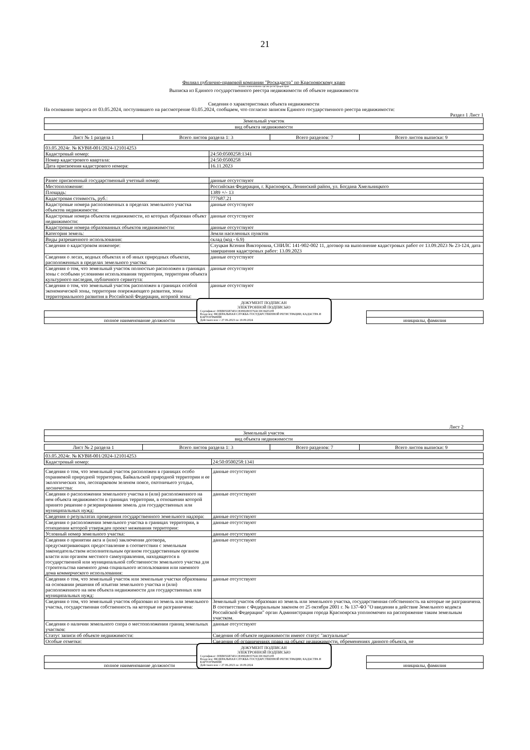21
Филиал публично-правовой компании "Роскадастр" по Красноярскому краю
полное наименование органа регистрации прав
Выписка из Единого государственного реестра недвижимости об объекте недвижимости
Сведения о характеристиках объекта недвижимости
На основании запроса от 03.05.2024, поступившего на рассмотрение 03.05.2024, сообщаем, что согласно записям Единого государственного реестра недвижимости:
Раздел 1 Лист 1
| Земельный участок |
| вид объекта недвижимости |
| Лист № 1 раздела 1 | Всего листов раздела 1: 3 | Всего разделов: 7 | Всего листов выписки: 9 |
| 03.05.2024г. № КУВИ-001/2024-121014253 | |
| Кадастровый номер: | 24:50:0500258:1341 |
| Номер кадастрового квартала: | 24:50:0500258 |
| Дата присвоения кадастрового номера: | 16.11.2023 |
| Ранее присвоенный государственный учетный номер: | данные отсутствуют |
| Местоположение: | Российская Федерация, г. Красноярск, Ленинский район, ул. Богдана Хмельницкого |
| Площадь: | 1389 +/- 13 |
| Кадастровая стоимость, руб.: | 777687.21 |
| Кадастровые номера расположенных в пределах земельного участка объектов недвижимости: | данные отсутствуют |
| Кадастровые номера объектов недвижимости, из которых образован объект недвижимости: | данные отсутствуют |
| Кадастровые номера образованных объектов недвижимости: | данные отсутствуют |
| Категория земель: | Земли населенных пунктов |
| Виды разрешенного использования: | склад (код - 6.9) |
| Сведения о кадастровом инженере: | Слуцкая Ксения Викторовна, СНИЛС 141-902-002 11, договор на выполнение кадастровых работ от 13.09.2023 № 23-124, дата завершения кадастровых работ: 13.09.2023 |
| Сведения о лесах, водных объектах и об иных природных объектах, расположенных в пределах земельного участка: | данные отсутствуют |
| Сведения о том, что земельный участок полностью расположен в границах зоны с особыми условиями использования территории, территории объекта культурного наследия, публичного сервитута: | данные отсутствуют |
| Сведения о том, что земельный участок расположен в границах особой экономической зоны, территории опережающего развития, зоны территориального развития в Российской Федерации, игорной зоны: | данные отсутствуют |
| полное наименование должности | | инициалы, фамилия |
ДОКУМЕНТ ПОДПИСАН
ЭЛЕКТРОННОЙ ПОДПИСЬЮ
Сертификат: 00BB056B7401CB38D2B3576ACDC8425108
Владелец: ФЕДЕРАЛЬНАЯ СЛУЖБА ГОСУДАРСТВЕННОЙ РЕГИСТРАЦИИ, КАДАСТРА И КАРТОГРАФИИ
Действителен: с 27.06.2023 по 19.09.2024
Лист 2
| Земельный участок |
| вид объекта недвижимости |
| Лист № 2 раздела 1 | Всего листов раздела 1: 3 | Всего разделов: 7 | Всего листов выписки: 9 |
| 03.05.2024г. № КУВИ-001/2024-121014253 | |
| Кадастровый номер: | 24:50:0500258:1341 |
| Сведения о том, что земельный участок расположен в границах особо охраняемой природной территории, Байкальской природной территории и ее экологических зон, лесопарковом зеленом поясе, охотничьего угодья, лесничества: | данные отсутствуют |
| Сведения о расположении земельного участка и (или) расположенного на нем объекта недвижимости в границах территории, в отношении которой принято решение о резервировании земель для государственных или муниципальных нужд: | данные отсутствуют |
| Сведения о результатах проведения государственного земельного надзора: | данные отсутствуют |
| Сведения о расположении земельного участка в границах территории, в отношении которой утвержден проект межевания территории: | данные отсутствуют |
| Условный номер земельного участка: | данные отсутствуют |
| Сведения о принятии акта и (или) заключении договора, предусматривающих предоставление в соответствии с земельным законодательством исполнительным органом государственным органом власти или органом местного самоуправления, находящегося в государственной или муниципальной собственности земельного участка для строительства наемного дома социального использования или наемного дома коммерческого использования: | данные отсутствуют |
| Сведения о том, что земельный участок или земельные участки образованы на основании решения об изъятии земельного участка и (или) расположенного на нем объекта недвижимости для государственных или муниципальных нужд: | данные отсутствуют |
| Сведения о том, что земельный участок образован из земель или земельного участка, государственная собственность на которые не разграничена: | Земельный участок образован из земель или земельного участка, государственная собственность на которые не разграничена. В соответствии с Федеральным законом от 25 октября 2001 г. № 137-ФЗ "О введении в действие Земельного кодекса Российской Федерации" орган Администрация города Красноярска уполномочен на распоряжение таким земельным участком. |
| Сведения о наличии земельного спора о местоположении границ земельных участков: | данные отсутствуют |
| Статус записи об объекте недвижимости: | Сведения об объекте недвижимости имеют статус "актуальные" |
| Особые отметки: | Сведения об ограничениях права на объект недвижимости, обременениях данного объекта, не |
| полное наименование должности | | инициалы, фамилия |
ДОКУМЕНТ ПОДПИСАН
ЭЛЕКТРОННОЙ ПОДПИСЬЮ
Сертификат: 00BB056B7401CB38D2B3576ACDC8425108
Владелец: ФЕДЕРАЛЬНАЯ СЛУЖБА ГОСУДАРСТВЕННОЙ РЕГИСТРАЦИИ, КАДАСТРА И КАРТОГРАФИИ
Действителен: с 27.06.2023 по 19.09.2024